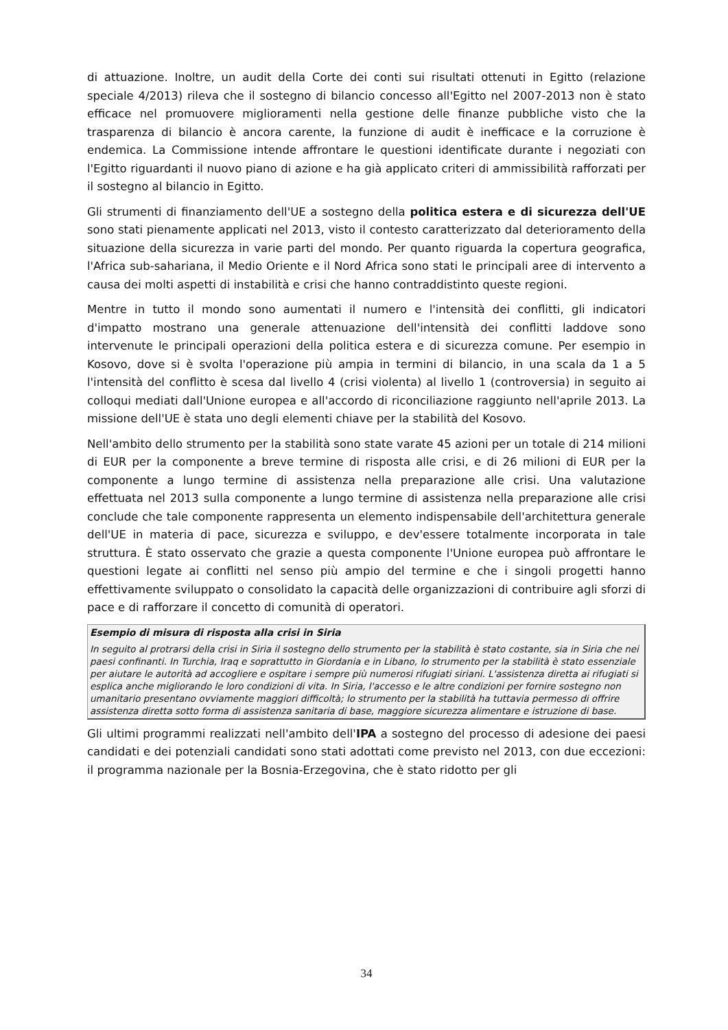di attuazione. Inoltre, un audit della Corte dei conti sui risultati ottenuti in Egitto (relazione speciale 4/2013) rileva che il sostegno di bilancio concesso all'Egitto nel 2007-2013 non è stato efficace nel promuovere miglioramenti nella gestione delle finanze pubbliche visto che la trasparenza di bilancio è ancora carente, la funzione di audit è inefficace e la corruzione è endemica. La Commissione intende affrontare le questioni identificate durante i negoziati con l'Egitto riguardanti il nuovo piano di azione e ha già applicato criteri di ammissibilità rafforzati per il sostegno al bilancio in Egitto.
Gli strumenti di finanziamento dell'UE a sostegno della politica estera e di sicurezza dell'UE sono stati pienamente applicati nel 2013, visto il contesto caratterizzato dal deterioramento della situazione della sicurezza in varie parti del mondo. Per quanto riguarda la copertura geografica, l'Africa sub-sahariana, il Medio Oriente e il Nord Africa sono stati le principali aree di intervento a causa dei molti aspetti di instabilità e crisi che hanno contraddistinto queste regioni.
Mentre in tutto il mondo sono aumentati il numero e l'intensità dei conflitti, gli indicatori d'impatto mostrano una generale attenuazione dell'intensità dei conflitti laddove sono intervenute le principali operazioni della politica estera e di sicurezza comune. Per esempio in Kosovo, dove si è svolta l'operazione più ampia in termini di bilancio, in una scala da 1 a 5 l'intensità del conflitto è scesa dal livello 4 (crisi violenta) al livello 1 (controversia) in seguito ai colloqui mediati dall'Unione europea e all'accordo di riconciliazione raggiunto nell'aprile 2013. La missione dell'UE è stata uno degli elementi chiave per la stabilità del Kosovo.
Nell'ambito dello strumento per la stabilità sono state varate 45 azioni per un totale di 214 milioni di EUR per la componente a breve termine di risposta alle crisi, e di 26 milioni di EUR per la componente a lungo termine di assistenza nella preparazione alle crisi. Una valutazione effettuata nel 2013 sulla componente a lungo termine di assistenza nella preparazione alle crisi conclude che tale componente rappresenta un elemento indispensabile dell'architettura generale dell'UE in materia di pace, sicurezza e sviluppo, e dev'essere totalmente incorporata in tale struttura. È stato osservato che grazie a questa componente l'Unione europea può affrontare le questioni legate ai conflitti nel senso più ampio del termine e che i singoli progetti hanno effettivamente sviluppato o consolidato la capacità delle organizzazioni di contribuire agli sforzi di pace e di rafforzare il concetto di comunità di operatori.
Esempio di misura di risposta alla crisi in Siria
In seguito al protrarsi della crisi in Siria il sostegno dello strumento per la stabilità è stato costante, sia in Siria che nei paesi confinanti. In Turchia, Iraq e soprattutto in Giordania e in Libano, lo strumento per la stabilità è stato essenziale per aiutare le autorità ad accogliere e ospitare i sempre più numerosi rifugiati siriani. L'assistenza diretta ai rifugiati si esplica anche migliorando le loro condizioni di vita. In Siria, l'accesso e le altre condizioni per fornire sostegno non umanitario presentano ovviamente maggiori difficoltà; lo strumento per la stabilità ha tuttavia permesso di offrire assistenza diretta sotto forma di assistenza sanitaria di base, maggiore sicurezza alimentare e istruzione di base.
Gli ultimi programmi realizzati nell'ambito dell'IPA a sostegno del processo di adesione dei paesi candidati e dei potenziali candidati sono stati adottati come previsto nel 2013, con due eccezioni: il programma nazionale per la Bosnia-Erzegovina, che è stato ridotto per gli
34